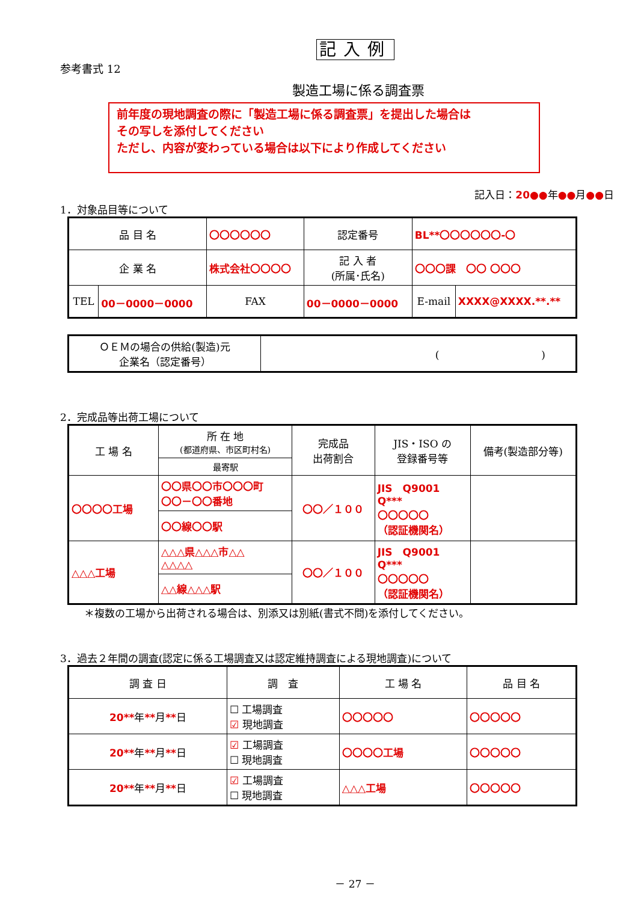記入例
参考書式 12
製造工場に係る調査票
前年度の現地調査の際に「製造工場に係る調査票」を提出した場合は
その写しを添付してください
ただし、内容が変わっている場合は以下により作成してください
記入日：20●●年●●月●●日
1．対象品目等について
| 品 目 名 | | 〇〇〇〇〇〇 | | 認定番号 | BL**〇〇〇〇〇〇-〇 | |
| 企 業 名 | | 株式会社〇〇〇〇 | | 記 入 者 (所属･氏名) | 〇〇〇課 〇〇 〇〇〇 | |
| TEL | 00－0000－0000 | FAX | 00－0000－0000 | | E-mail | XXXX@XXXX.**.** |
| ＯＥＭの場合の供給(製造)元 企業名（認定番号） | ( ) |
2．完成品等出荷工場について
| 工 場 名 | 所 在 地 (都道府県、市区町村名) | 完成品 出荷割合 | JIS・ISO の 登録番号等 | 備考(製造部分等) |
| | 最寄駅 | | | |
| 〇〇〇〇工場 | 〇〇県〇〇市〇〇〇町 〇〇－〇〇番地 | 〇〇／１００ | JIS Q9001 Q*** 〇〇〇〇〇 （認証機関名） | |
| | 〇〇線〇〇駅 | | | |
| △△△工場 | △△△県△△△市△△ △△△△ | 〇〇／１００ | JIS Q9001 Q*** 〇〇〇〇〇 （認証機関名） | |
| | △△線△△△駅 | | | |
＊複数の工場から出荷される場合は、別添又は別紙(書式不問)を添付してください。
3．過去２年間の調査(認定に係る工場調査又は認定維持調査による現地調査)について
| 調 査 日 | 調 査 | 工 場 名 | 品 目 名 |
| 20** 年 ** 月 ** 日 | ☐ 工場調査 ☑ 現地調査 | 〇〇〇〇〇 | 〇〇〇〇〇 |
| 20** 年 ** 月 ** 日 | ☑ 工場調査 ☐ 現地調査 | 〇〇〇〇工場 | 〇〇〇〇〇 |
| 20** 年 ** 月 ** 日 | ☑ 工場調査 ☐ 現地調査 | △△△工場 | 〇〇〇〇〇 |
－ 27 －